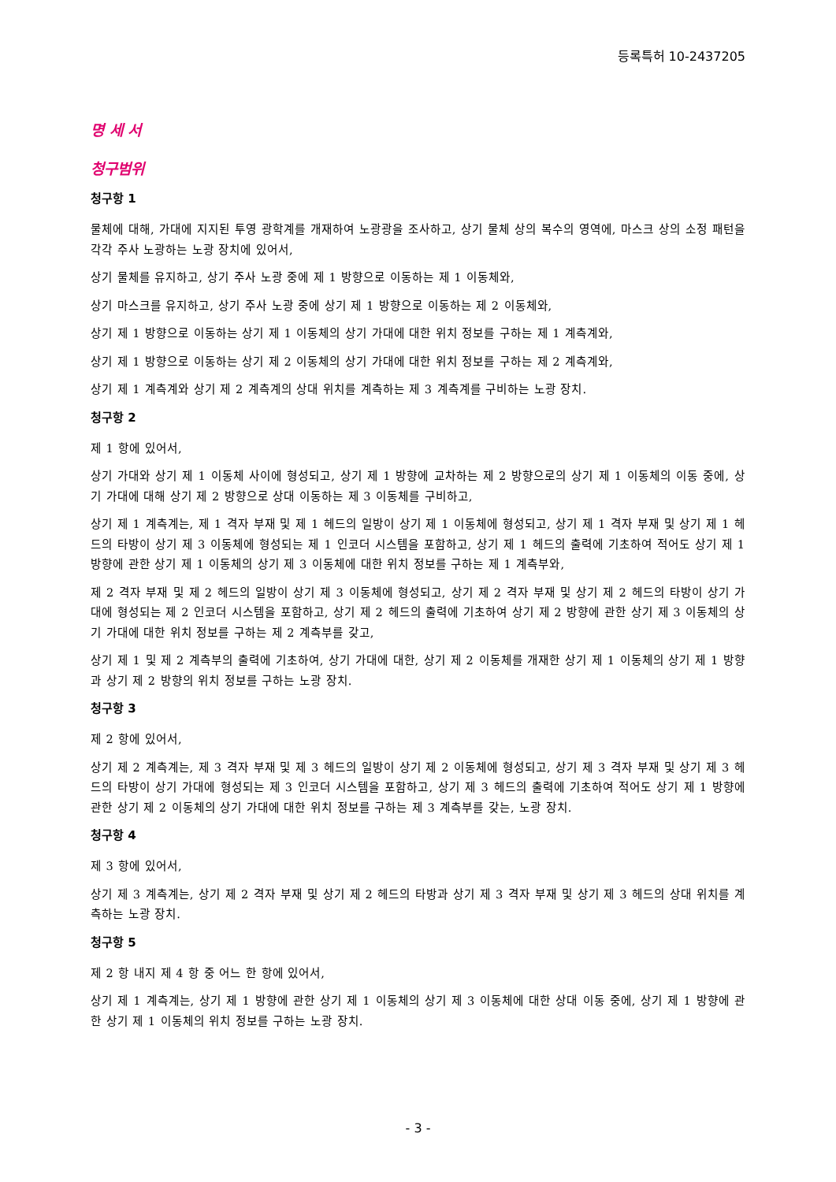등록특허 10-2437205
명 세 서
청구범위
청구항 1
물체에 대해, 가대에 지지된 투영 광학계를 개재하여 노광광을 조사하고, 상기 물체 상의 복수의 영역에, 마스크 상의 소정 패턴을 각각 주사 노광하는 노광 장치에 있어서,
상기 물체를 유지하고, 상기 주사 노광 중에 제 1 방향으로 이동하는 제 1 이동체와,
상기 마스크를 유지하고, 상기 주사 노광 중에 상기 제 1 방향으로 이동하는 제 2 이동체와,
상기 제 1 방향으로 이동하는 상기 제 1 이동체의 상기 가대에 대한 위치 정보를 구하는 제 1 계측계와,
상기 제 1 방향으로 이동하는 상기 제 2 이동체의 상기 가대에 대한 위치 정보를 구하는 제 2 계측계와,
상기 제 1 계측계와 상기 제 2 계측계의 상대 위치를 계측하는 제 3 계측계를 구비하는 노광 장치.
청구항 2
제 1 항에 있어서,
상기 가대와 상기 제 1 이동체 사이에 형성되고, 상기 제 1 방향에 교차하는 제 2 방향으로의 상기 제 1 이동체의 이동 중에, 상기 가대에 대해 상기 제 2 방향으로 상대 이동하는 제 3 이동체를 구비하고,
상기 제 1 계측계는, 제 1 격자 부재 및 제 1 헤드의 일방이 상기 제 1 이동체에 형성되고, 상기 제 1 격자 부재 및 상기 제 1 헤드의 타방이 상기 제 3 이동체에 형성되는 제 1 인코더 시스템을 포함하고, 상기 제 1 헤드의 출력에 기초하여 적어도 상기 제 1 방향에 관한 상기 제 1 이동체의 상기 제 3 이동체에 대한 위치 정보를 구하는 제 1 계측부와,
제 2 격자 부재 및 제 2 헤드의 일방이 상기 제 3 이동체에 형성되고, 상기 제 2 격자 부재 및 상기 제 2 헤드의 타방이 상기 가대에 형성되는 제 2 인코더 시스템을 포함하고, 상기 제 2 헤드의 출력에 기초하여 상기 제 2 방향에 관한 상기 제 3 이동체의 상기 가대에 대한 위치 정보를 구하는 제 2 계측부를 갖고,
상기 제 1 및 제 2 계측부의 출력에 기초하여, 상기 가대에 대한, 상기 제 2 이동체를 개재한 상기 제 1 이동체의 상기 제 1 방향과 상기 제 2 방향의 위치 정보를 구하는 노광 장치.
청구항 3
제 2 항에 있어서,
상기 제 2 계측계는, 제 3 격자 부재 및 제 3 헤드의 일방이 상기 제 2 이동체에 형성되고, 상기 제 3 격자 부재 및 상기 제 3 헤드의 타방이 상기 가대에 형성되는 제 3 인코더 시스템을 포함하고, 상기 제 3 헤드의 출력에 기초하여 적어도 상기 제 1 방향에 관한 상기 제 2 이동체의 상기 가대에 대한 위치 정보를 구하는 제 3 계측부를 갖는, 노광 장치.
청구항 4
제 3 항에 있어서,
상기 제 3 계측계는, 상기 제 2 격자 부재 및 상기 제 2 헤드의 타방과 상기 제 3 격자 부재 및 상기 제 3 헤드의 상대 위치를 계측하는 노광 장치.
청구항 5
제 2 항 내지 제 4 항 중 어느 한 항에 있어서,
상기 제 1 계측계는, 상기 제 1 방향에 관한 상기 제 1 이동체의 상기 제 3 이동체에 대한 상대 이동 중에, 상기 제 1 방향에 관한 상기 제 1 이동체의 위치 정보를 구하는 노광 장치.
- 3 -